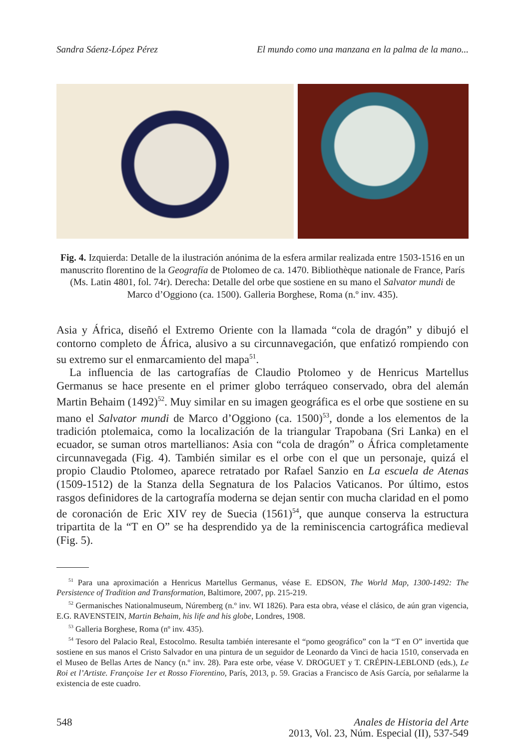Sandra Sáenz-López Pérez El mundo como una manzana en la palma de la mano...
Fig. 4. Izquierda: Detalle de la ilustración anónima de la esfera armilar realizada entre 1503-1516 en un manuscrito florentino de la Geografía de Ptolomeo de ca. 1470. Bibliothèque nationale de France, París (Ms. Latin 4801, fol. 74r). Derecha: Detalle del orbe que sostiene en su mano el Salvator mundi de Marco d’Oggiono (ca. 1500). Galleria Borghese, Roma (n.º inv. 435).
Asia y África, diseñó el Extremo Oriente con la llamada “cola de dragón” y dibujó el contorno completo de África, alusivo a su circunnavegación, que enfatizó rompiendo con su extremo sur el enmarcamiento del mapa<sup>51</sup>.
La influencia de las cartografías de Claudio Ptolomeo y de Henricus Martellus Germanus se hace presente en el primer globo terráqueo conservado, obra del alemán Martin Behaim (1492)<sup>52</sup>. Muy similar en su imagen geográfica es el orbe que sostiene en su mano el Salvator mundi de Marco d’Oggiono (ca. 1500)<sup>53</sup>, donde a los elementos de la tradición ptolemaica, como la localización de la triangular Trapobana (Sri Lanka) en el ecuador, se suman otros martellianos: Asia con “cola de dragón” o África completamente circunnavegada (Fig. 4). También similar es el orbe con el que un personaje, quizá el propio Claudio Ptolomeo, aparece retratado por Rafael Sanzio en La escuela de Atenas (1509-1512) de la Stanza della Segnatura de los Palacios Vaticanos. Por último, estos rasgos definidores de la cartografía moderna se dejan sentir con mucha claridad en el pomo de coronación de Eric XIV rey de Suecia (1561)<sup>54</sup>, que aunque conserva la estructura tripartita de la “T en O” se ha desprendido ya de la reminiscencia cartográfica medieval (Fig. 5).
<sup>51</sup> Para una aproximación a Henricus Martellus Germanus, véase E. EDSON, The World Map, 1300-1492: The Persistence of Tradition and Transformation, Baltimore, 2007, pp. 215-219.
<sup>52</sup> Germanisches Nationalmuseum, Núremberg (n.º inv. WI 1826). Para esta obra, véase el clásico, de aún gran vigencia, E.G. RAVENSTEIN, Martin Behaim, his life and his globe, Londres, 1908.
<sup>53</sup> Galleria Borghese, Roma (nº inv. 435).
<sup>54</sup> Tesoro del Palacio Real, Estocolmo. Resulta también interesante el “pomo geográfico” con la “T en O” invertida que sostiene en sus manos el Cristo Salvador en una pintura de un seguidor de Leonardo da Vinci de hacia 1510, conservada en el Museo de Bellas Artes de Nancy (n.º inv. 28). Para este orbe, véase V. DROGUET y T. CRÉPIN-LEBLOND (eds.), Le Roi et l’Artiste. Françoise 1er et Rosso Fiorentino, París, 2013, p. 59. Gracias a Francisco de Asís García, por señalarme la existencia de este cuadro.
548 Anales de Historia del Arte
2013, Vol. 23, Núm. Especial (II), 537-549